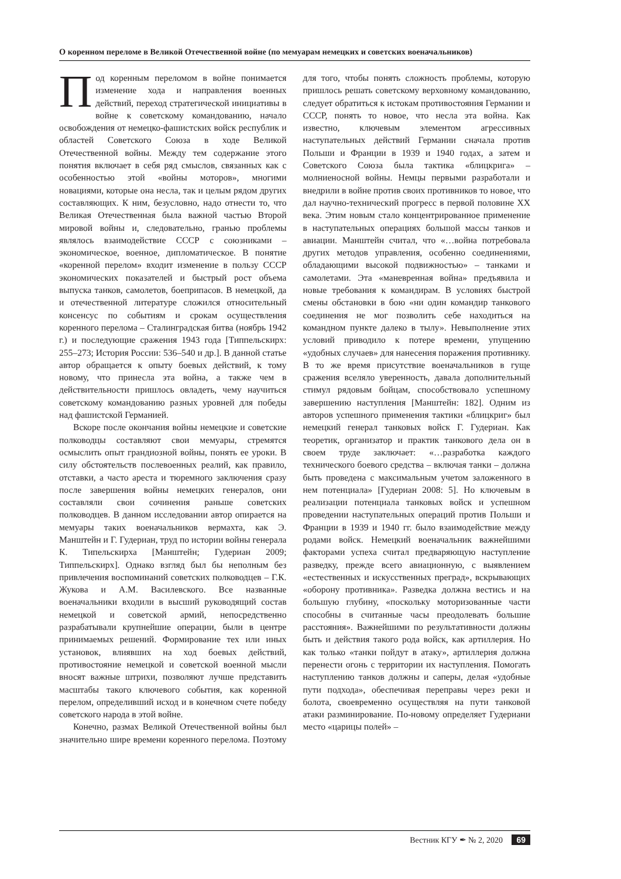О коренном переломе в Великой Отечественной войне (по мемуарам немецких и советских военачальников)
Под коренным переломом в войне понимается изменение хода и направления военных действий, переход стратегической инициативы в войне к советскому командованию, начало освобождения от немецко-фашистских войск республик и областей Советского Союза в ходе Великой Отечественной войны. Между тем содержание этого понятия включает в себя ряд смыслов, связанных как с особенностью этой «войны моторов», многими новациями, которые она несла, так и целым рядом других составляющих. К ним, безусловно, надо отнести то, что Великая Отечественная была важной частью Второй мировой войны и, следовательно, гранью проблемы являлось взаимодействие СССР с союзниками – экономическое, военное, дипломатическое. В понятие «коренной перелом» входит изменение в пользу СССР экономических показателей и быстрый рост объема выпуска танков, самолетов, боеприпасов. В немецкой, да и отечественной литературе сложился относительный консенсус по событиям и срокам осуществления коренного перелома – Сталинградская битва (ноябрь 1942 г.) и последующие сражения 1943 года [Типпельскирх: 255–273; История России: 536–540 и др.]. В данной статье автор обращается к опыту боевых действий, к тому новому, что принесла эта война, а также чем в действительности пришлось овладеть, чему научиться советскому командованию разных уровней для победы над фашистской Германией.
Вскоре после окончания войны немецкие и советские полководцы составляют свои мемуары, стремятся осмыслить опыт грандиозной войны, понять ее уроки. В силу обстоятельств послевоенных реалий, как правило, отставки, а часто ареста и тюремного заключения сразу после завершения войны немецких генералов, они составляли свои сочинения раньше советских полководцев. В данном исследовании автор опирается на мемуары таких военачальников вермахта, как Э. Манштейн и Г. Гудериан, труд по истории войны генерала К. Типельскирха [Манштейн; Гудериан 2009; Типпельскирх]. Однако взгляд был бы неполным без привлечения воспоминаний советских полководцев – Г.К. Жукова и А.М. Василевского. Все названные военачальники входили в высший руководящий состав немецкой и советской армий, непосредственно разрабатывали крупнейшие операции, были в центре принимаемых решений. Формирование тех или иных установок, влиявших на ход боевых действий, противостояние немецкой и советской военной мысли вносят важные штрихи, позволяют лучше представить масштабы такого ключевого события, как коренной перелом, определивший исход и в конечном счете победу советского народа в этой войне.
Конечно, размах Великой Отечественной войны был значительно шире времени коренного перелома. Поэтому для того, чтобы понять сложность проблемы, которую пришлось решать советскому верховному командованию, следует обратиться к истокам противостояния Германии и СССР, понять то новое, что несла эта война. Как известно, ключевым элементом агрессивных наступательных действий Германии сначала против Польши и Франции в 1939 и 1940 годах, а затем и Советского Союза была тактика «блицкрига» – молниеносной войны. Немцы первыми разработали и внедрили в войне против своих противников то новое, что дал научно-технический прогресс в первой половине XX века. Этим новым стало концентрированное применение в наступательных операциях большой массы танков и авиации. Манштейн считал, что «…война потребовала других методов управления, особенно соединениями, обладающими высокой подвижностью» – танками и самолетами. Эта «маневренная война» предъявила и новые требования к командирам. В условиях быстрой смены обстановки в бою «ни один командир танкового соединения не мог позволить себе находиться на командном пункте далеко в тылу». Невыполнение этих условий приводило к потере времени, упущению «удобных случаев» для нанесения поражения противнику. В то же время присутствие военачальников в гуще сражения вселяло уверенность, давала дополнительный стимул рядовым бойцам, способствовало успешному завершению наступления [Манштейн: 182]. Одним из авторов успешного применения тактики «блицкриг» был немецкий генерал танковых войск Г. Гудериан. Как теоретик, организатор и практик танкового дела он в своем труде заключает: «…разработка каждого технического боевого средства – включая танки – должна быть проведена с максимальным учетом заложенного в нем потенциала» [Гудериан 2008: 5]. Но ключевым в реализации потенциала танковых войск и успешном проведении наступательных операций против Польши и Франции в 1939 и 1940 гг. было взаимодействие между родами войск. Немецкий военачальник важнейшими факторами успеха считал предваряющую наступление разведку, прежде всего авиационную, с выявлением «естественных и искусственных преград», вскрывающих «оборону противника». Разведка должна вестись и на большую глубину, «поскольку моторизованные части способны в считанные часы преодолевать большие расстояния». Важнейшими по результативности должны быть и действия такого рода войск, как артиллерия. Но как только «танки пойдут в атаку», артиллерия должна перенести огонь с территории их наступления. Помогать наступлению танков должны и саперы, делая «удобные пути подхода», обеспечивая переправы через реки и болота, своевременно осуществляя на пути танковой атаки разминирование. По-новому определяет Гудериани место «царицы полей» –
Вестник КГУ ✒ № 2, 2020 69